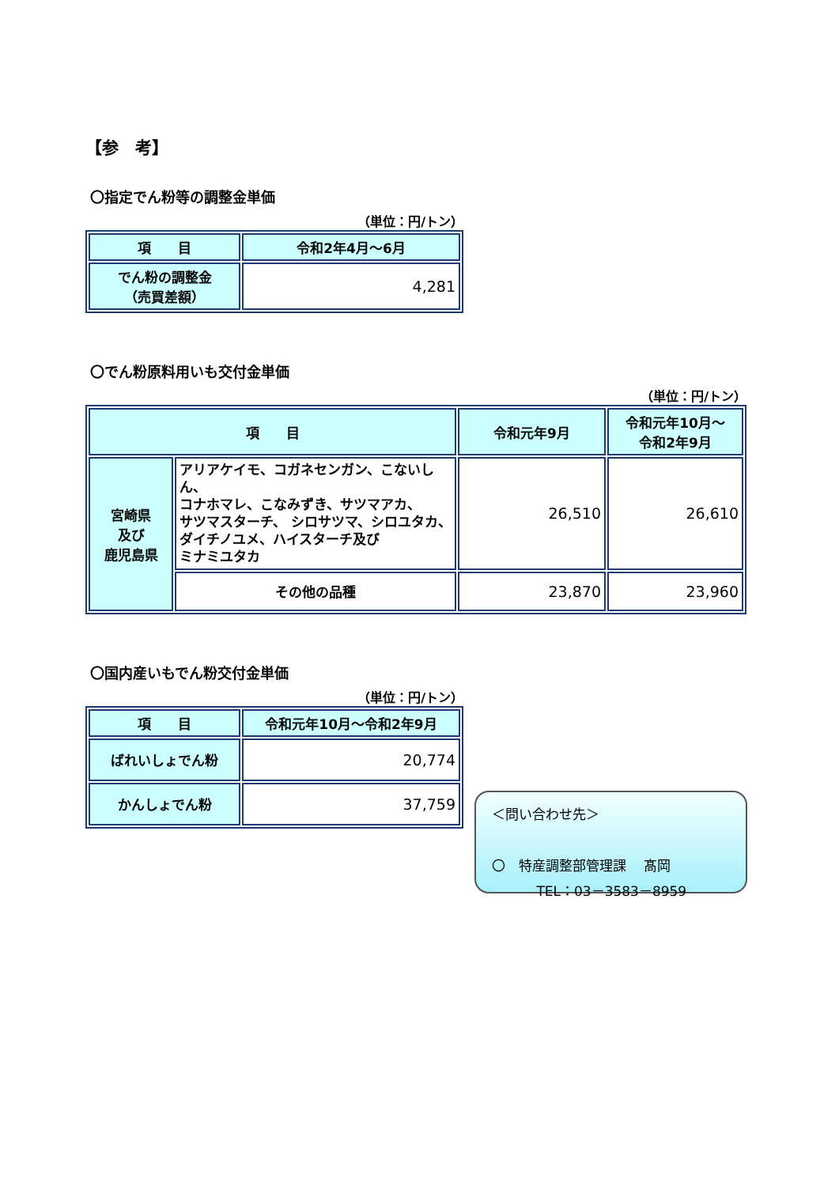【参　考】
〇指定でん粉等の調整金単価
（単位：円/トン）
| 項 目 | 令和2年4月～6月 |
| --- | --- |
| でん粉の調整金 （売買差額） | 4,281 |
〇でん粉原料用いも交付金単価
（単位：円/トン）
| 項 目 | | 令和元年9月 | 令和元年10月～ 令和2年9月 |
| --- | --- | --- | --- |
| 宮崎県 及び 鹿児島県 | アリアケイモ、コガネセンガン、こないしん、 コナホマレ、こなみずき、サツマアカ、 サツマスターチ、 シロサツマ、シロユタカ、 ダイチノユメ、ハイスターチ及び ミナミユタカ | 26,510 | 26,610 |
| | その他の品種 | 23,870 | 23,960 |
〇国内産いもでん粉交付金単価
（単位：円/トン）
| 項 目 | 令和元年10月～令和2年9月 |
| --- | --- |
| ばれいしょでん粉 | 20,774 |
| かんしょでん粉 | 37,759 |
＜問い合わせ先＞
〇　特産調整部管理課　 髙岡
　　　 TEL：03－3583－8959